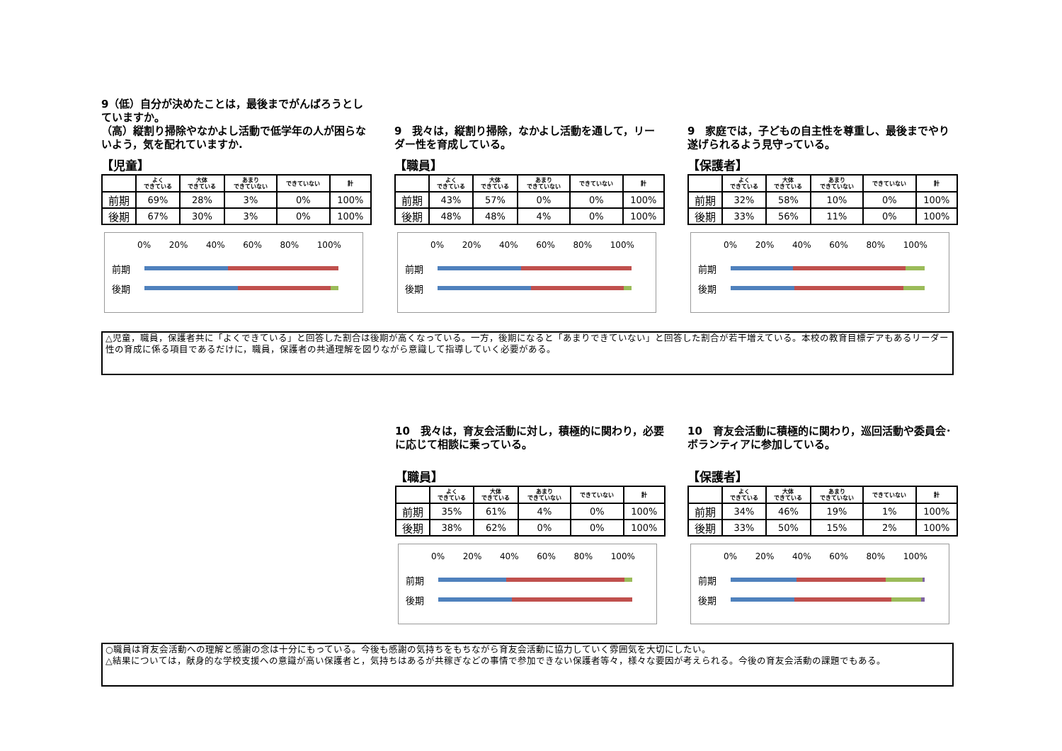9（低）自分が決めたことは，最後までがんばろうとしていますか。
（高）縦割り掃除やなかよし活動で低学年の人が困らないよう，気を配れていますか.
【児童】
| | よく できている | 大体 できている | あまり できていない | できていない | 計 |
| --- | --- | --- | --- | --- | --- |
| 前期 | 69% | 28% | 3% | 0% | 100% |
| 後期 | 67% | 30% | 3% | 0% | 100% |
0% 20% 40% 60% 80% 100%
前期
後期
9　我々は，縦割り掃除，なかよし活動を通して，リーダー性を育成している。
【職員】
| | よく できている | 大体 できている | あまり できていない | できていない | 計 |
| --- | --- | --- | --- | --- | --- |
| 前期 | 43% | 57% | 0% | 0% | 100% |
| 後期 | 48% | 48% | 4% | 0% | 100% |
0% 20% 40% 60% 80% 100%
前期
後期
9　家庭では，子どもの自主性を尊重し、最後までやり遂げられるよう見守っている。
【保護者】
| | よく できている | 大体 できている | あまり できていない | できていない | 計 |
| --- | --- | --- | --- | --- | --- |
| 前期 | 32% | 58% | 10% | 0% | 100% |
| 後期 | 33% | 56% | 11% | 0% | 100% |
0% 20% 40% 60% 80% 100%
前期
後期
△児童，職員，保護者共に「よくできている」と回答した割合は後期が高くなっている。一方，後期になると「あまりできていない」と回答した割合が若干増えている。本校の教育目標デアもあるリーダー性の育成に係る項目であるだけに，職員，保護者の共通理解を図りながら意識して指導していく必要がある。
10　我々は，育友会活動に対し，積極的に関わり，必要に応じて相談に乗っている。
【職員】
| | よく できている | 大体 できている | あまり できていない | できていない | 計 |
| --- | --- | --- | --- | --- | --- |
| 前期 | 35% | 61% | 4% | 0% | 100% |
| 後期 | 38% | 62% | 0% | 0% | 100% |
0% 20% 40% 60% 80% 100%
前期
後期
10　育友会活動に積極的に関わり，巡回活動や委員会･ボランティアに参加している。
【保護者】
| | よく できている | 大体 できている | あまり できていない | できていない | 計 |
| --- | --- | --- | --- | --- | --- |
| 前期 | 34% | 46% | 19% | 1% | 100% |
| 後期 | 33% | 50% | 15% | 2% | 100% |
0% 20% 40% 60% 80% 100%
前期
後期
○職員は育友会活動への理解と感謝の念は十分にもっている。今後も感謝の気持ちをもちながら育友会活動に協力していく雰囲気を大切にしたい。
△結果については，献身的な学校支援への意識が高い保護者と，気持ちはあるが共稼ぎなどの事情で参加できない保護者等々，様々な要因が考えられる。今後の育友会活動の課題でもある。